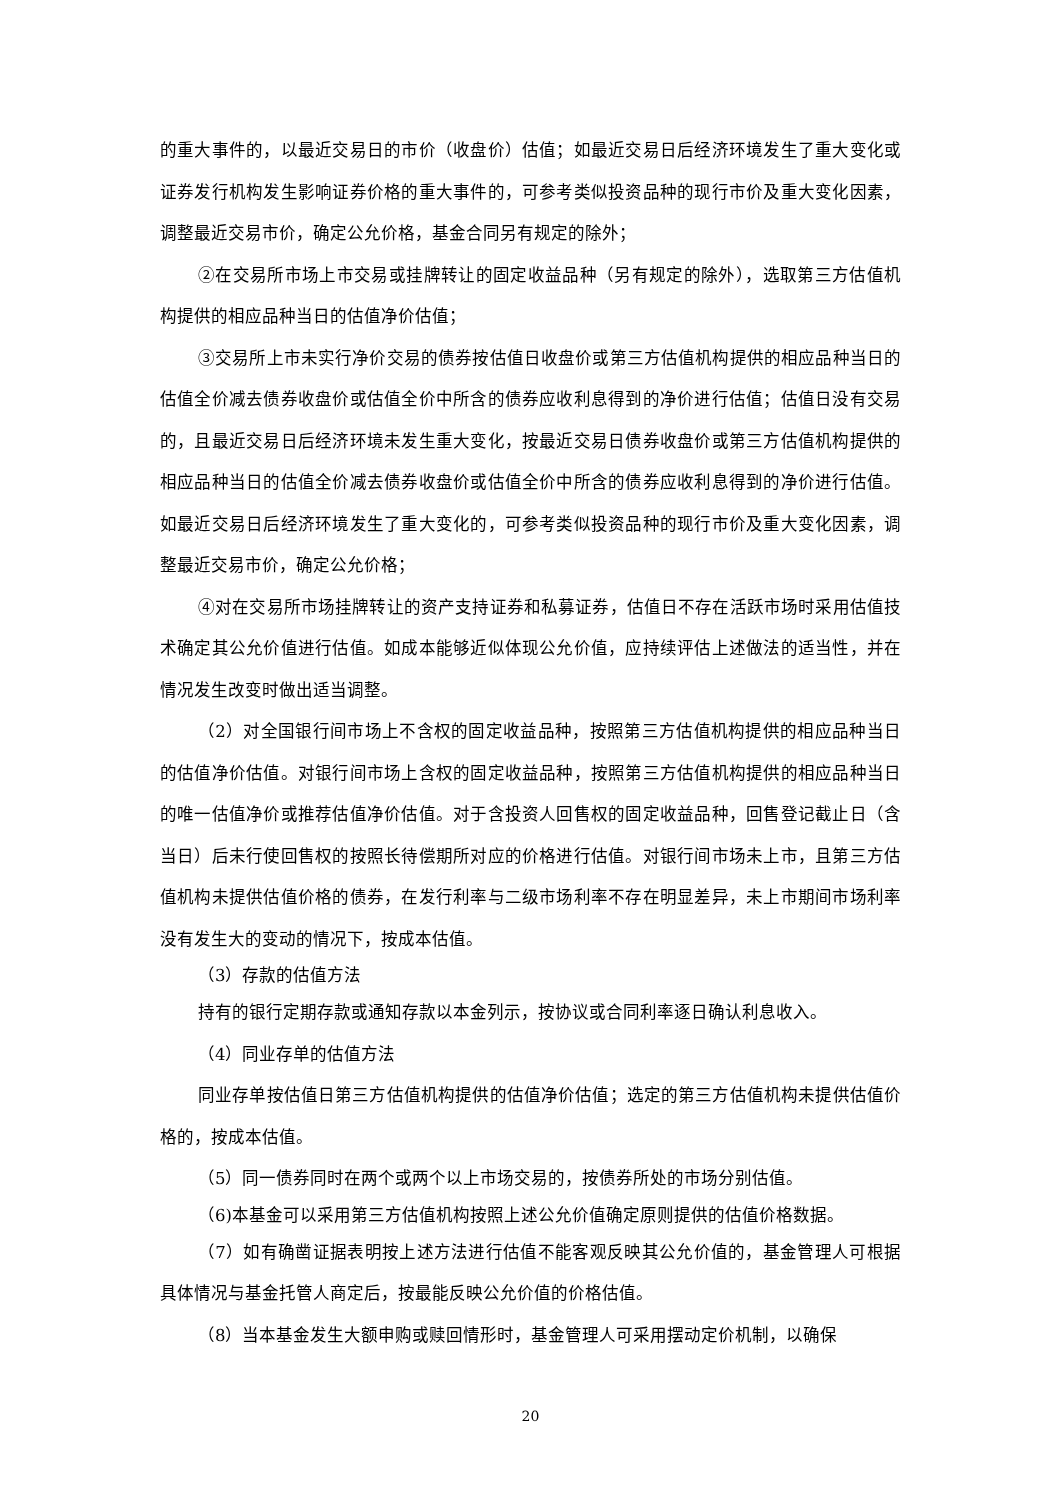的重大事件的，以最近交易日的市价（收盘价）估值；如最近交易日后经济环境发生了重大变化或证券发行机构发生影响证券价格的重大事件的，可参考类似投资品种的现行市价及重大变化因素，调整最近交易市价，确定公允价格，基金合同另有规定的除外；
②在交易所市场上市交易或挂牌转让的固定收益品种（另有规定的除外），选取第三方估值机构提供的相应品种当日的估值净价估值；
③交易所上市未实行净价交易的债券按估值日收盘价或第三方估值机构提供的相应品种当日的估值全价减去债券收盘价或估值全价中所含的债券应收利息得到的净价进行估值；估值日没有交易的，且最近交易日后经济环境未发生重大变化，按最近交易日债券收盘价或第三方估值机构提供的相应品种当日的估值全价减去债券收盘价或估值全价中所含的债券应收利息得到的净价进行估值。如最近交易日后经济环境发生了重大变化的，可参考类似投资品种的现行市价及重大变化因素，调整最近交易市价，确定公允价格；
④对在交易所市场挂牌转让的资产支持证券和私募证券，估值日不存在活跃市场时采用估值技术确定其公允价值进行估值。如成本能够近似体现公允价值，应持续评估上述做法的适当性，并在情况发生改变时做出适当调整。
（2）对全国银行间市场上不含权的固定收益品种，按照第三方估值机构提供的相应品种当日的估值净价估值。对银行间市场上含权的固定收益品种，按照第三方估值机构提供的相应品种当日的唯一估值净价或推荐估值净价估值。对于含投资人回售权的固定收益品种，回售登记截止日（含当日）后未行使回售权的按照长待偿期所对应的价格进行估值。对银行间市场未上市，且第三方估值机构未提供估值价格的债券，在发行利率与二级市场利率不存在明显差异，未上市期间市场利率没有发生大的变动的情况下，按成本估值。
（3）存款的估值方法
持有的银行定期存款或通知存款以本金列示，按协议或合同利率逐日确认利息收入。
（4）同业存单的估值方法
同业存单按估值日第三方估值机构提供的估值净价估值；选定的第三方估值机构未提供估值价格的，按成本估值。
（5）同一债券同时在两个或两个以上市场交易的，按债券所处的市场分别估值。
（6)本基金可以采用第三方估值机构按照上述公允价值确定原则提供的估值价格数据。
（7）如有确凿证据表明按上述方法进行估值不能客观反映其公允价值的，基金管理人可根据具体情况与基金托管人商定后，按最能反映公允价值的价格估值。
（8）当本基金发生大额申购或赎回情形时，基金管理人可采用摆动定价机制，以确保
20